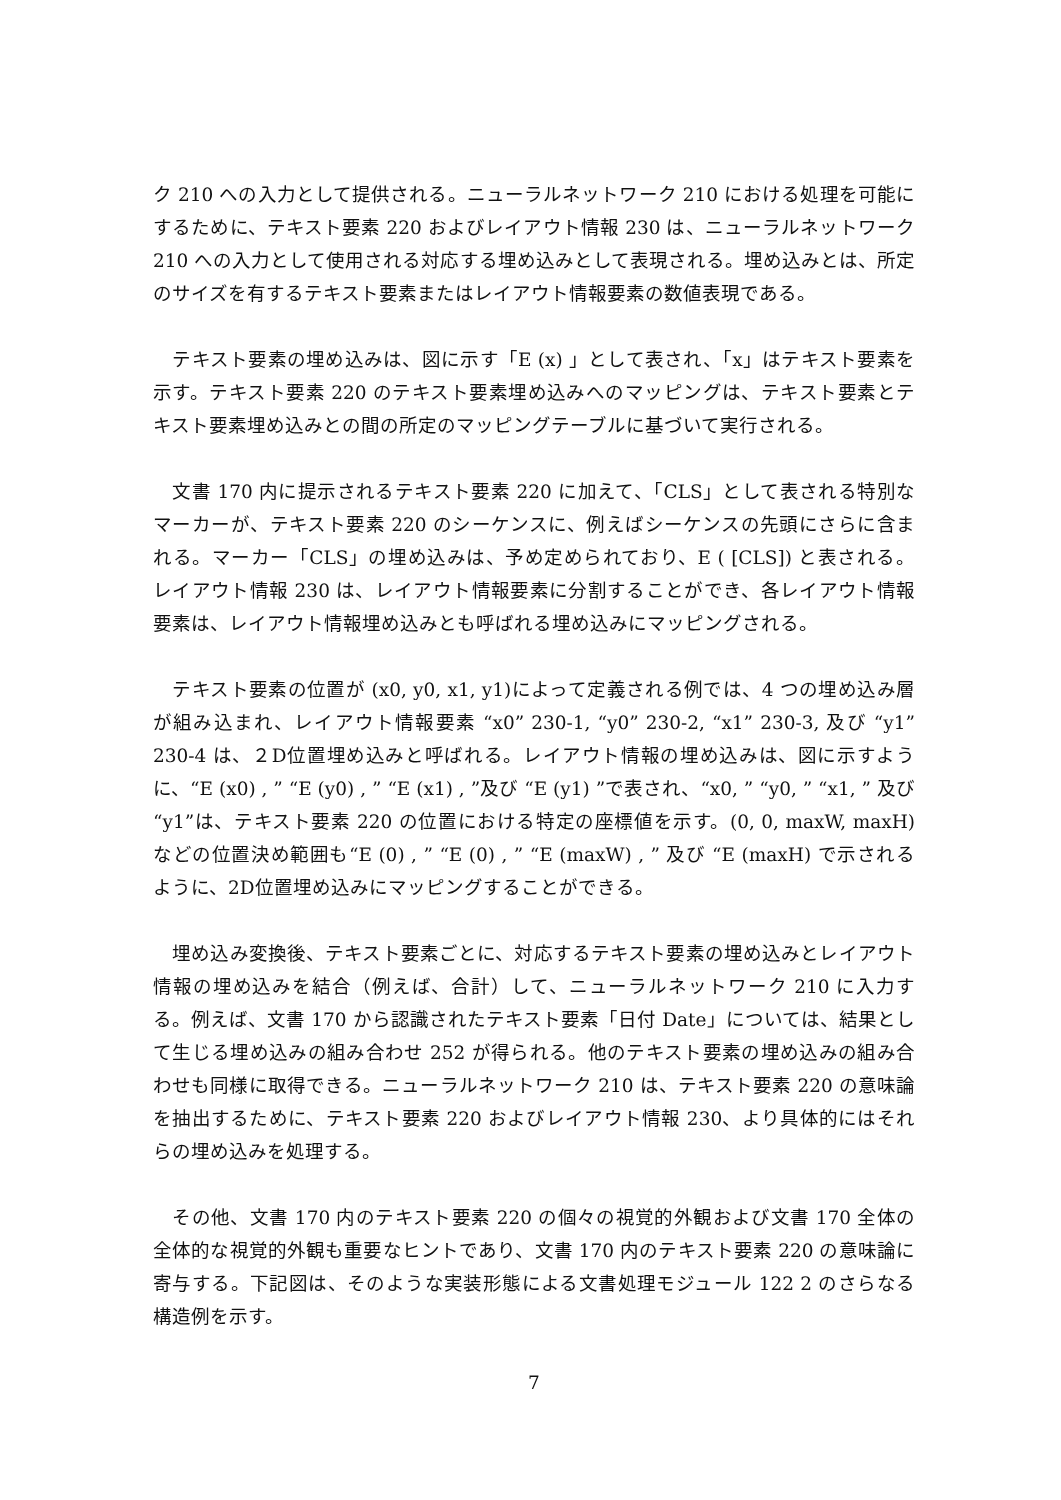ク 210 への入力として提供される。ニューラルネットワーク 210 における処理を可能にするために、テキスト要素 220 およびレイアウト情報 230 は、ニューラルネットワーク 210 への入力として使用される対応する埋め込みとして表現される。埋め込みとは、所定のサイズを有するテキスト要素またはレイアウト情報要素の数値表現である。
　テキスト要素の埋め込みは、図に示す「E (x) 」として表され、「x」はテキスト要素を示す。テキスト要素 220 のテキスト要素埋め込みへのマッピングは、テキスト要素とテキスト要素埋め込みとの間の所定のマッピングテーブルに基づいて実行される。
　文書 170 内に提示されるテキスト要素 220 に加えて、「CLS」として表される特別なマーカーが、テキスト要素 220 のシーケンスに、例えばシーケンスの先頭にさらに含まれる。マーカー「CLS」の埋め込みは、予め定められており、E ( [CLS]) と表される。レイアウト情報 230 は、レイアウト情報要素に分割することができ、各レイアウト情報要素は、レイアウト情報埋め込みとも呼ばれる埋め込みにマッピングされる。
　テキスト要素の位置が (x0, y0, x1, y1)によって定義される例では、4 つの埋め込み層が組み込まれ、レイアウト情報要素 “x0” 230-1, “y0” 230-2, “x1” 230-3, 及び “y1” 230-4 は、２D位置埋め込みと呼ばれる。レイアウト情報の埋め込みは、図に示すように、“E (x0) , ” “E (y0) , ” “E (x1) , ”及び “E (y1) ”で表され、“x0, ” “y0, ” “x1, ” 及び “y1”は、テキスト要素 220 の位置における特定の座標値を示す。(0, 0, maxW, maxH) などの位置決め範囲も“E (0) , ” “E (0) , ” “E (maxW) , ” 及び “E (maxH) で示されるように、2D位置埋め込みにマッピングすることができる。
　埋め込み変換後、テキスト要素ごとに、対応するテキスト要素の埋め込みとレイアウト情報の埋め込みを結合（例えば、合計）して、ニューラルネットワーク 210 に入力する。例えば、文書 170 から認識されたテキスト要素「日付 Date」については、結果として生じる埋め込みの組み合わせ 252 が得られる。他のテキスト要素の埋め込みの組み合わせも同様に取得できる。ニューラルネットワーク 210 は、テキスト要素 220 の意味論を抽出するために、テキスト要素 220 およびレイアウト情報 230、より具体的にはそれらの埋め込みを処理する。
　その他、文書 170 内のテキスト要素 220 の個々の視覚的外観および文書 170 全体の全体的な視覚的外観も重要なヒントであり、文書 170 内のテキスト要素 220 の意味論に寄与する。下記図は、そのような実装形態による文書処理モジュール 122 2 のさらなる構造例を示す。
7